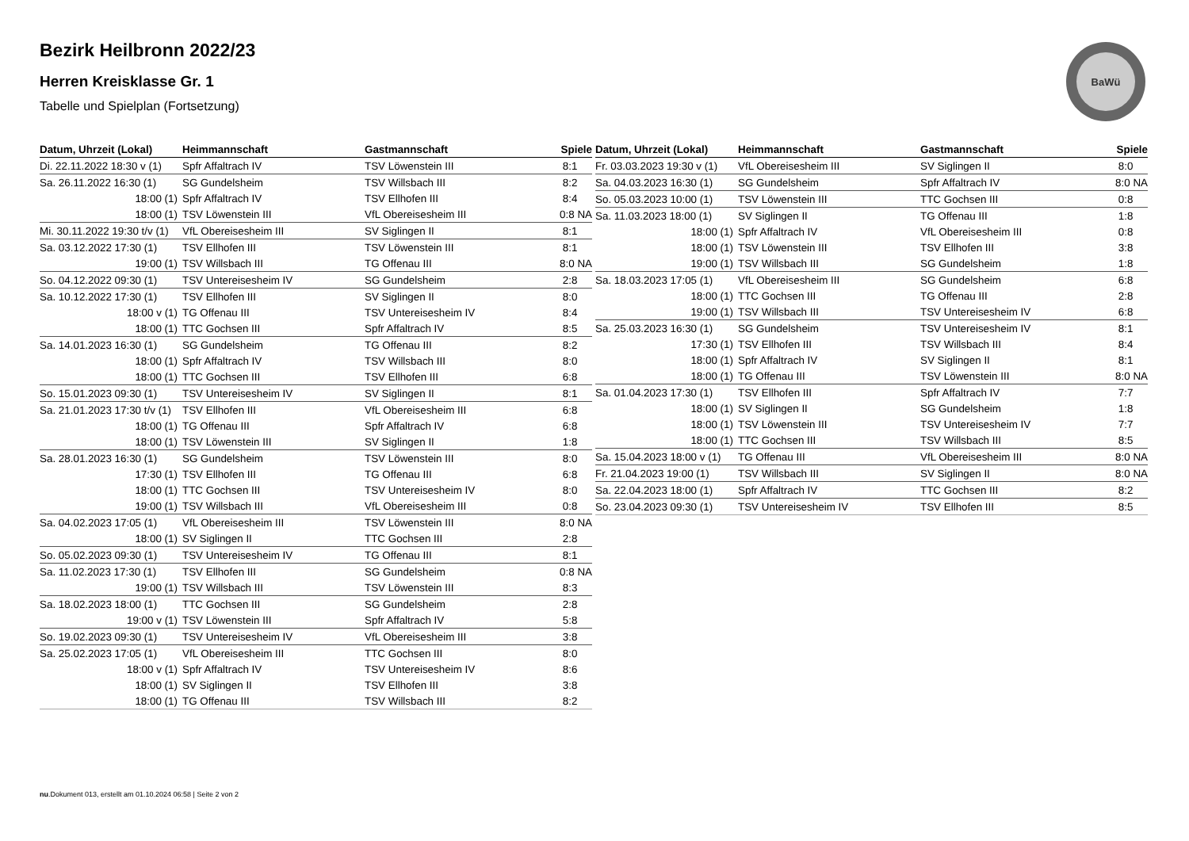Bezirk Heilbronn 2022/23
Herren Kreisklasse Gr. 1
Tabelle und Spielplan (Fortsetzung)
BaWü
| Datum, Uhrzeit (Lokal) | Heimmannschaft | Gastmannschaft | Spiele |
| --- | --- | --- | --- |
| Di. 22.11.2022 18:30 v (1) | Spfr Affaltrach IV | TSV Löwenstein III | 8:1 |
| Sa. 26.11.2022 16:30 (1) | SG Gundelsheim | TSV Willsbach III | 8:2 |
| 18:00 (1) | Spfr Affaltrach IV | TSV Ellhofen III | 8:4 |
| 18:00 (1) | TSV Löwenstein III | VfL Obereisesheim III | 0:8 NA |
| Mi. 30.11.2022 19:30 t/v (1) | VfL Obereisesheim III | SV Siglingen II | 8:1 |
| Sa. 03.12.2022 17:30 (1) | TSV Ellhofen III | TSV Löwenstein III | 8:1 |
| 19:00 (1) | TSV Willsbach III | TG Offenau III | 8:0 NA |
| So. 04.12.2022 09:30 (1) | TSV Untereisesheim IV | SG Gundelsheim | 2:8 |
| Sa. 10.12.2022 17:30 (1) | TSV Ellhofen III | SV Siglingen II | 8:0 |
| 18:00 v (1) | TG Offenau III | TSV Untereisesheim IV | 8:4 |
| 18:00 (1) | TTC Gochsen III | Spfr Affaltrach IV | 8:5 |
| Sa. 14.01.2023 16:30 (1) | SG Gundelsheim | TG Offenau III | 8:2 |
| 18:00 (1) | Spfr Affaltrach IV | TSV Willsbach III | 8:0 |
| 18:00 (1) | TTC Gochsen III | TSV Ellhofen III | 6:8 |
| So. 15.01.2023 09:30 (1) | TSV Untereisesheim IV | SV Siglingen II | 8:1 |
| Sa. 21.01.2023 17:30 t/v (1) | TSV Ellhofen III | VfL Obereisesheim III | 6:8 |
| 18:00 (1) | TG Offenau III | Spfr Affaltrach IV | 6:8 |
| 18:00 (1) | TSV Löwenstein III | SV Siglingen II | 1:8 |
| Sa. 28.01.2023 16:30 (1) | SG Gundelsheim | TSV Löwenstein III | 8:0 |
| 17:30 (1) | TSV Ellhofen III | TG Offenau III | 6:8 |
| 18:00 (1) | TTC Gochsen III | TSV Untereisesheim IV | 8:0 |
| 19:00 (1) | TSV Willsbach III | VfL Obereisesheim III | 0:8 |
| Sa. 04.02.2023 17:05 (1) | VfL Obereisesheim III | TSV Löwenstein III | 8:0 NA |
| 18:00 (1) | SV Siglingen II | TTC Gochsen III | 2:8 |
| So. 05.02.2023 09:30 (1) | TSV Untereisesheim IV | TG Offenau III | 8:1 |
| Sa. 11.02.2023 17:30 (1) | TSV Ellhofen III | SG Gundelsheim | 0:8 NA |
| 19:00 (1) | TSV Willsbach III | TSV Löwenstein III | 8:3 |
| Sa. 18.02.2023 18:00 (1) | TTC Gochsen III | SG Gundelsheim | 2:8 |
| 19:00 v (1) | TSV Löwenstein III | Spfr Affaltrach IV | 5:8 |
| So. 19.02.2023 09:30 (1) | TSV Untereisesheim IV | VfL Obereisesheim III | 3:8 |
| Sa. 25.02.2023 17:05 (1) | VfL Obereisesheim III | TTC Gochsen III | 8:0 |
| 18:00 v (1) | Spfr Affaltrach IV | TSV Untereisesheim IV | 8:6 |
| 18:00 (1) | SV Siglingen II | TSV Ellhofen III | 3:8 |
| 18:00 (1) | TG Offenau III | TSV Willsbach III | 8:2 |
| Datum, Uhrzeit (Lokal) | Heimmannschaft | Gastmannschaft | Spiele |
| --- | --- | --- | --- |
| Fr. 03.03.2023 19:30 v (1) | VfL Obereisesheim III | SV Siglingen II | 8:0 |
| Sa. 04.03.2023 16:30 (1) | SG Gundelsheim | Spfr Affaltrach IV | 8:0 NA |
| So. 05.03.2023 10:00 (1) | TSV Löwenstein III | TTC Gochsen III | 0:8 |
| Sa. 11.03.2023 18:00 (1) | SV Siglingen II | TG Offenau III | 1:8 |
| 18:00 (1) | Spfr Affaltrach IV | VfL Obereisesheim III | 0:8 |
| 18:00 (1) | TSV Löwenstein III | TSV Ellhofen III | 3:8 |
| 19:00 (1) | TSV Willsbach III | SG Gundelsheim | 1:8 |
| Sa. 18.03.2023 17:05 (1) | VfL Obereisesheim III | SG Gundelsheim | 6:8 |
| 18:00 (1) | TTC Gochsen III | TG Offenau III | 2:8 |
| 19:00 (1) | TSV Willsbach III | TSV Untereisesheim IV | 6:8 |
| Sa. 25.03.2023 16:30 (1) | SG Gundelsheim | TSV Untereisesheim IV | 8:1 |
| 17:30 (1) | TSV Ellhofen III | TSV Willsbach III | 8:4 |
| 18:00 (1) | Spfr Affaltrach IV | SV Siglingen II | 8:1 |
| 18:00 (1) | TG Offenau III | TSV Löwenstein III | 8:0 NA |
| Sa. 01.04.2023 17:30 (1) | TSV Ellhofen III | Spfr Affaltrach IV | 7:7 |
| 18:00 (1) | SV Siglingen II | SG Gundelsheim | 1:8 |
| 18:00 (1) | TSV Löwenstein III | TSV Untereisesheim IV | 7:7 |
| 18:00 (1) | TTC Gochsen III | TSV Willsbach III | 8:5 |
| Sa. 15.04.2023 18:00 v (1) | TG Offenau III | VfL Obereisesheim III | 8:0 NA |
| Fr. 21.04.2023 19:00 (1) | TSV Willsbach III | SV Siglingen II | 8:0 NA |
| Sa. 22.04.2023 18:00 (1) | Spfr Affaltrach IV | TTC Gochsen III | 8:2 |
| So. 23.04.2023 09:30 (1) | TSV Untereisesheim IV | TSV Ellhofen III | 8:5 |
nu.Dokument 013, erstellt am 01.10.2024 06:58 | Seite 2 von 2